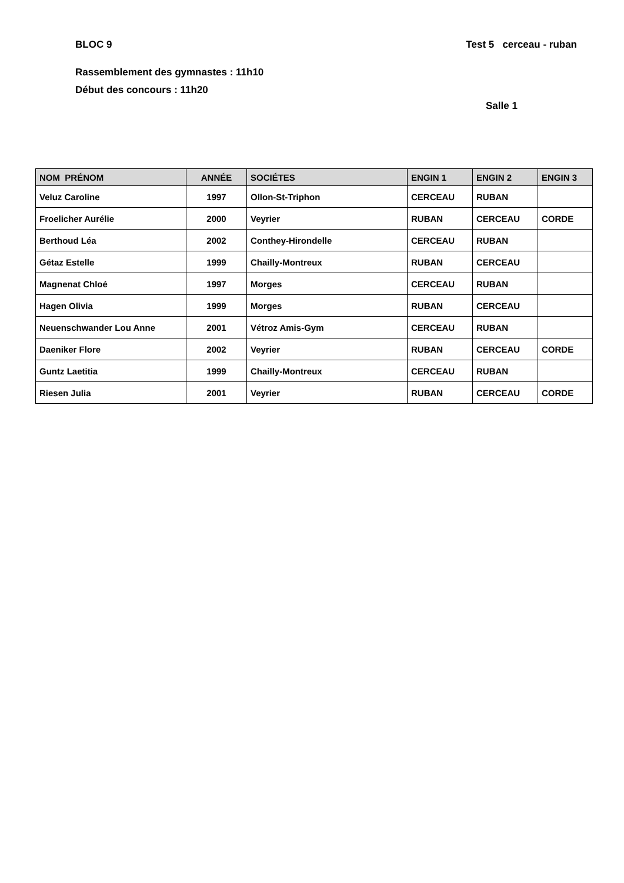BLOC 9 Test 5 cerceau - ruban
Rassemblement des gymnastes : 11h10
Début des concours : 11h20
Salle 1
| NOM PRÉNOM | ANNÉE | SOCIÉTES | ENGIN 1 | ENGIN 2 | ENGIN 3 |
| --- | --- | --- | --- | --- | --- |
| Veluz Caroline | 1997 | Ollon-St-Triphon | CERCEAU | RUBAN | |
| Froelicher Aurélie | 2000 | Veyrier | RUBAN | CERCEAU | CORDE |
| Berthoud Léa | 2002 | Conthey-Hirondelle | CERCEAU | RUBAN | |
| Gétaz Estelle | 1999 | Chailly-Montreux | RUBAN | CERCEAU | |
| Magnenat Chloé | 1997 | Morges | CERCEAU | RUBAN | |
| Hagen Olivia | 1999 | Morges | RUBAN | CERCEAU | |
| Neuenschwander Lou Anne | 2001 | Vétroz Amis-Gym | CERCEAU | RUBAN | |
| Daeniker Flore | 2002 | Veyrier | RUBAN | CERCEAU | CORDE |
| Guntz Laetitia | 1999 | Chailly-Montreux | CERCEAU | RUBAN | |
| Riesen Julia | 2001 | Veyrier | RUBAN | CERCEAU | CORDE |